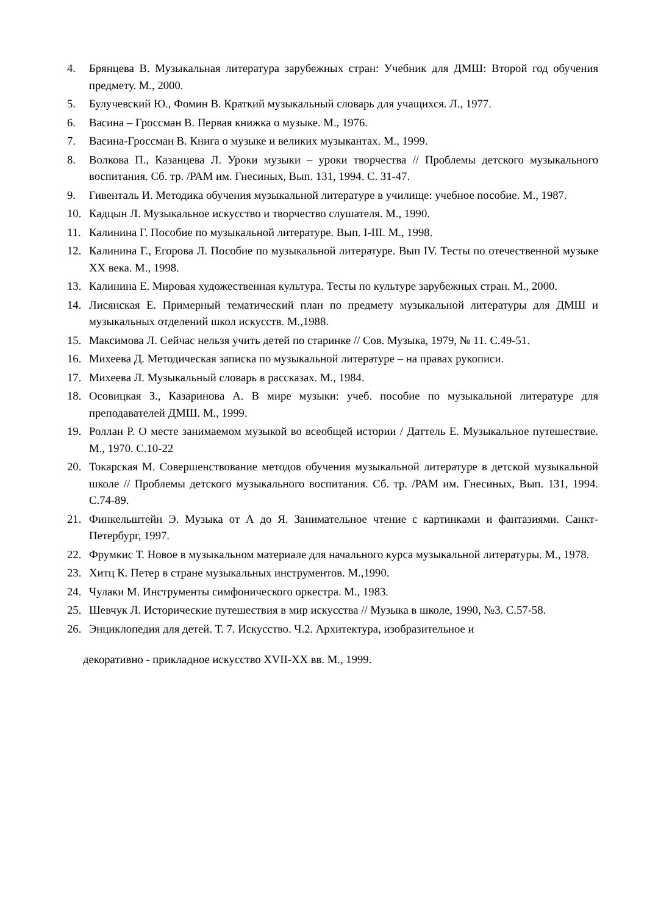4. Брянцева В. Музыкальная литература зарубежных стран: Учебник для ДМШ: Второй год обучения предмету. М., 2000.
5. Булучевский Ю., Фомин В. Краткий музыкальный словарь для учащихся. Л., 1977.
6. Васина – Гроссман В. Первая книжка о музыке. М., 1976.
7. Васина-Гроссман В. Книга о музыке и великих музыкантах. М., 1999.
8. Волкова П., Казанцева Л. Уроки музыки – уроки творчества // Проблемы детского музыкального воспитания. Сб. тр. /РАМ им. Гнесиных, Вып. 131, 1994. С. 31-47.
9. Гивенталь И. Методика обучения музыкальной литературе в училище: учебное пособие. М., 1987.
10. Кадцын Л. Музыкальное искусство и творчество слушателя. М., 1990.
11. Калинина Г. Пособие по музыкальной литературе. Вып. I-III. М., 1998.
12. Калинина Г., Егорова Л. Пособие по музыкальной литературе. Вып IV. Тесты по отечественной музыке XX века. М., 1998.
13. Калинина Е. Мировая художественная культура. Тесты по культуре зарубежных стран. М., 2000.
14. Лисянская Е. Примерный тематический план по предмету музыкальной литературы для ДМШ и музыкальных отделений школ искусств. М.,1988.
15. Максимова Л. Сейчас нельзя учить детей по старинке // Сов. Музыка, 1979, № 11. С.49-51.
16. Михеева Д. Методическая записка по музыкальной литературе – на правах рукописи.
17. Михеева Л. Музыкальный словарь в рассказах. М., 1984.
18. Осовицкая З., Казаринова А. В мире музыки: учеб. пособие по музыкальной литературе для преподавателей ДМШ. М., 1999.
19. Роллан Р. О месте занимаемом музыкой во всеобщей истории / Даттель Е. Музыкальное путешествие. М., 1970. С.10-22
20. Токарская М. Совершенствование методов обучения музыкальной литературе в детской музыкальной школе // Проблемы детского музыкального воспитания. Сб. тр. /РАМ им. Гнесиных, Вып. 131, 1994. С.74-89.
21. Финкельштейн Э. Музыка от А до Я. Занимательное чтение с картинками и фантазиями. Санкт-Петербург, 1997.
22. Фрумкис Т. Новое в музыкальном материале для начального курса музыкальной литературы. М., 1978.
23. Хитц К. Петер в стране музыкальных инструментов. М.,1990.
24. Чулаки М. Инструменты симфонического оркестра. М., 1983.
25. Шевчук Л. Исторические путешествия в мир искусства // Музыка в школе, 1990, №3. С.57-58.
26. Энциклопедия для детей. Т. 7. Искусство. Ч.2. Архитектура, изобразительное и
декоративно - прикладное искусство XVII-XX вв. М., 1999.